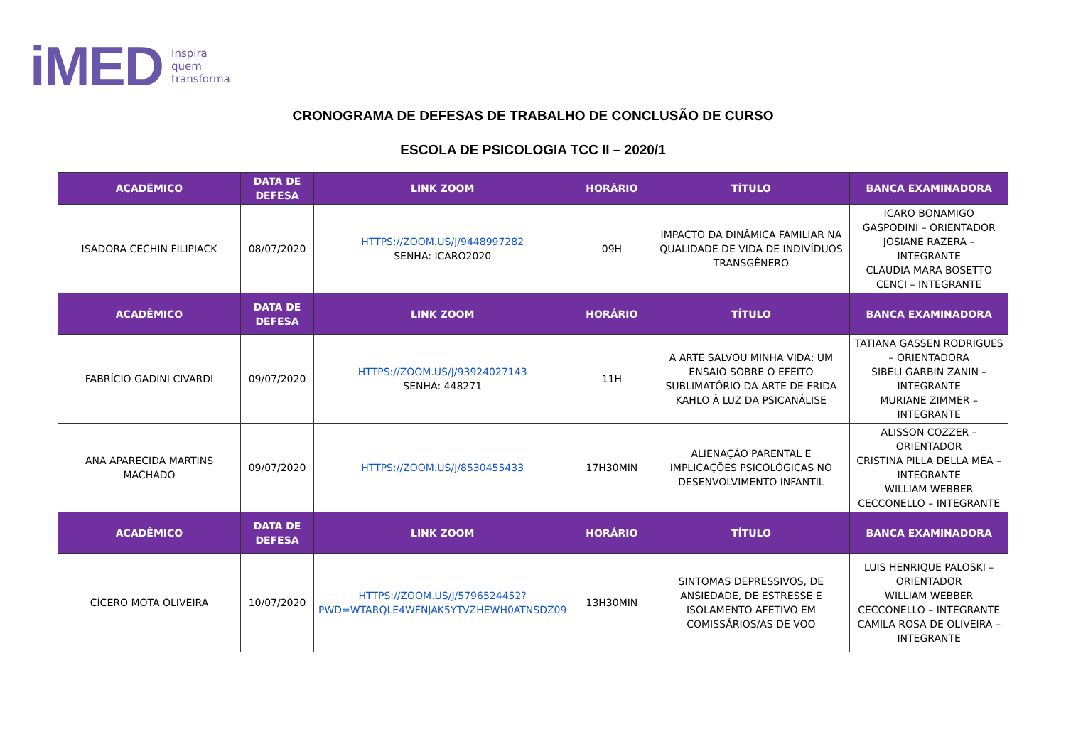iMED Inspira
quem
transforma
CRONOGRAMA DE DEFESAS DE TRABALHO DE CONCLUSÃO DE CURSO
ESCOLA DE PSICOLOGIA TCC II – 2020/1
| ACADÊMICO | DATA DE DEFESA | LINK ZOOM | HORÁRIO | TÍTULO | BANCA EXAMINADORA |
| --- | --- | --- | --- | --- | --- |
| ISADORA CECHIN FILIPIACK | 08/07/2020 | HTTPS://ZOOM.US/J/9448997282 SENHA: ICARO2020 | 09H | IMPACTO DA DINÂMICA FAMILIAR NA QUALIDADE DE VIDA DE INDIVÍDUOS TRANSGÊNERO | ICARO BONAMIGO GASPODINI – ORIENTADOR JOSIANE RAZERA – INTEGRANTE CLAUDIA MARA BOSETTO CENCI – INTEGRANTE |
| ACADÊMICO | DATA DE DEFESA | LINK ZOOM | HORÁRIO | TÍTULO | BANCA EXAMINADORA |
| FABRÍCIO GADINI CIVARDI | 09/07/2020 | HTTPS://ZOOM.US/J/93924027143 SENHA: 448271 | 11H | A ARTE SALVOU MINHA VIDA: UM ENSAIO SOBRE O EFEITO SUBLIMATÓRIO DA ARTE DE FRIDA KAHLO À LUZ DA PSICANÁLISE | TATIANA GASSEN RODRIGUES – ORIENTADORA SIBELI GARBIN ZANIN – INTEGRANTE MURIANE ZIMMER – INTEGRANTE |
| ANA APARECIDA MARTINS MACHADO | 09/07/2020 | HTTPS://ZOOM.US/J/8530455433 | 17H30MIN | ALIENAÇÃO PARENTAL E IMPLICAÇÕES PSICOLÓGICAS NO DESENVOLVIMENTO INFANTIL | ALISSON COZZER – ORIENTADOR CRISTINA PILLA DELLA MÉA – INTEGRANTE WILLIAM WEBBER CECCONELLO – INTEGRANTE |
| ACADÊMICO | DATA DE DEFESA | LINK ZOOM | HORÁRIO | TÍTULO | BANCA EXAMINADORA |
| CÍCERO MOTA OLIVEIRA | 10/07/2020 | HTTPS://ZOOM.US/J/5796524452?PWD=WTARQLE4WFNJAK5YTVZHEWH0ATNSDZ09 | 13H30MIN | SINTOMAS DEPRESSIVOS, DE ANSIEDADE, DE ESTRESSE E ISOLAMENTO AFETIVO EM COMISSÁRIOS/AS DE VOO | LUIS HENRIQUE PALOSKI – ORIENTADOR WILLIAM WEBBER CECCONELLO – INTEGRANTE CAMILA ROSA DE OLIVEIRA – INTEGRANTE |